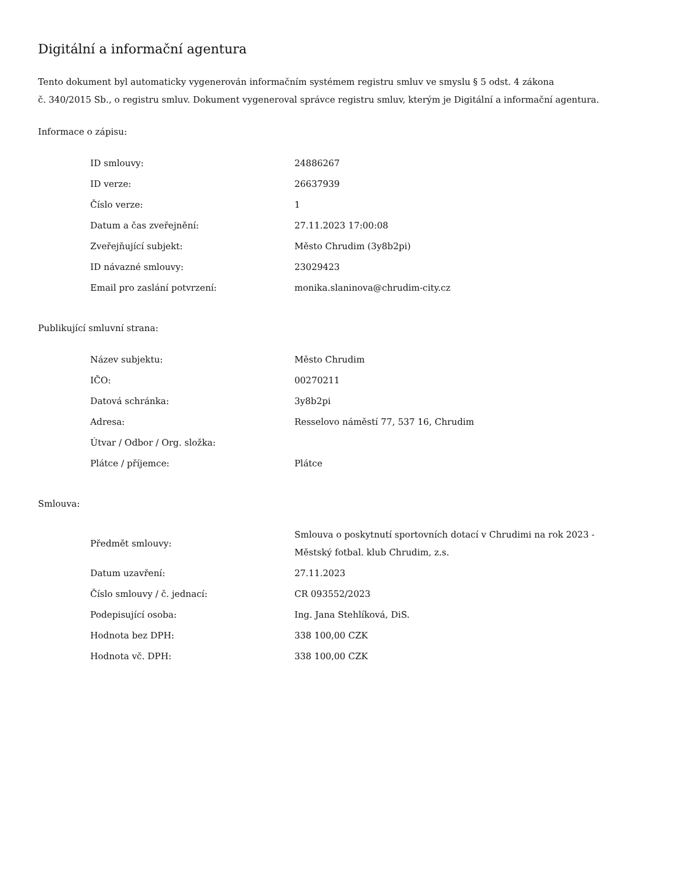Digitální a informační agentura
Tento dokument byl automaticky vygenerován informačním systémem registru smluv ve smyslu § 5 odst. 4 zákona
č. 340/2015 Sb., o registru smluv. Dokument vygeneroval správce registru smluv, kterým je Digitální a informační agentura.
Informace o zápisu:
| ID smlouvy: | 24886267 |
| ID verze: | 26637939 |
| Číslo verze: | 1 |
| Datum a čas zveřejnění: | 27.11.2023 17:00:08 |
| Zveřejňující subjekt: | Město Chrudim (3y8b2pi) |
| ID návazné smlouvy: | 23029423 |
| Email pro zaslání potvrzení: | monika.slaninova@chrudim-city.cz |
Publikující smluvní strana:
| Název subjektu: | Město Chrudim |
| IČO: | 00270211 |
| Datová schránka: | 3y8b2pi |
| Adresa: | Resselovo náměstí 77, 537 16, Chrudim |
| Útvar / Odbor / Org. složka: | |
| Plátce / příjemce: | Plátce |
Smlouva:
| Předmět smlouvy: | Smlouva o poskytnutí sportovních dotací v Chrudimi na rok 2023 - Městský fotbal. klub Chrudim, z.s. |
| Datum uzavření: | 27.11.2023 |
| Číslo smlouvy / č. jednací: | CR 093552/2023 |
| Podepisující osoba: | Ing. Jana Stehlíková, DiS. |
| Hodnota bez DPH: | 338 100,00 CZK |
| Hodnota vč. DPH: | 338 100,00 CZK |